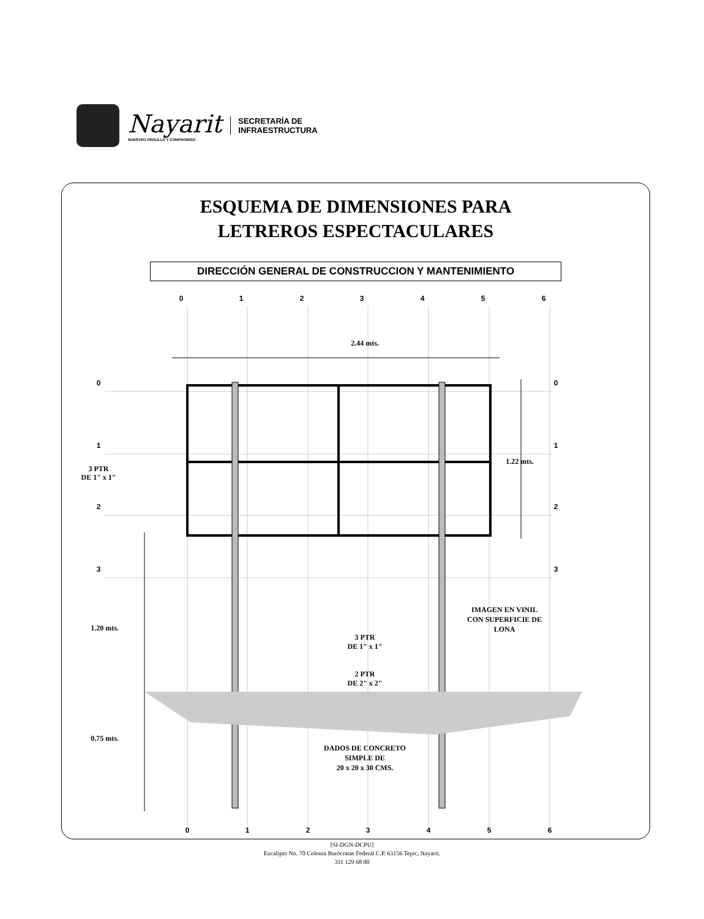Nayarit
NUESTRO ORGULLO Y COMPROMISO
SECRETARÍA DE
INFRAESTRUCTURA
ESQUEMA DE DIMENSIONES PARA
LETREROS ESPECTACULARES
DIRECCIÓN GENERAL DE CONSTRUCCION Y MANTENIMIENTO
0
1
2
3
4
5
6
0
1
2
3
4
5
6
0
1
2
3
0
1
2
3
2.44 mts.
1.22 mts.
3 PTR
DE 1" x 1"
1.20 mts.
0.75 mts.
IMAGEN EN VINIL
CON SUPERFICIE DE
LONA
3 PTR
DE 1" x 1"
2 PTR
DE 2" x 2"
DADOS DE CONCRETO
SIMPLE DE
20 x 20 x 30 CMS.
[SI-DGN-DCPU]
Eucalipto No. 70 Colonia Burócratas Federal C.P. 63156 Tepic, Nayarit.
311 129 68 00